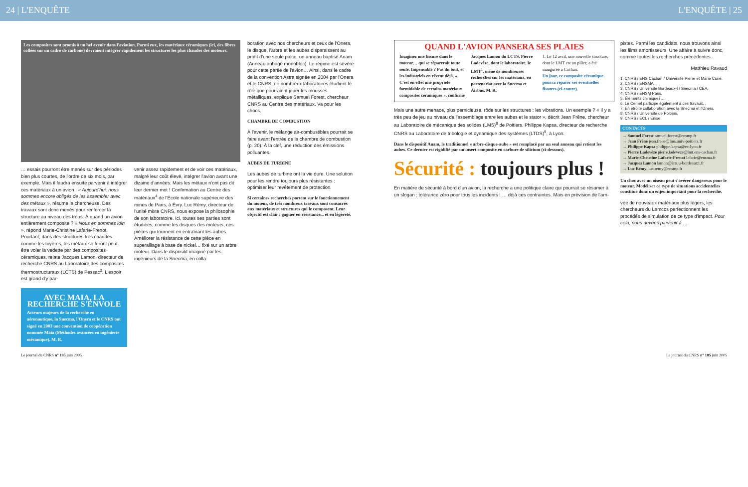24 | L'ENQUÊTE L'ENQUÊTE | 25
Les composites sont promis à un bel avenir dans l'aviation. Parmi eux, les matériaux céramiques (ici, des fibres collées sur un cadre de carbone) devraient intégrer rapidement les structures les plus chaudes des moteurs.
… essais pourront être menés sur des périodes bien plus courtes, de l'ordre de six mois, par exemple. Mais il faudra ensuite parvenir à intégrer ces matériaux à un avion : « Aujourd'hui, nous sommes encore obligés de les assembler avec des métaux », résume la chercheuse. Des travaux sont donc menés pour renforcer la structure au niveau des trous. À quand un avion entièrement composite ? « Nous en sommes loin », répond Marie-Christine Lafarie-Frenot. Pourtant, dans des structures très chaudes comme les tuyères, les métaux se feront peut-être voler la vedette par des composites céramiques, relate Jacques Lamon, directeur de recherche CNRS au Laboratoire des composites thermostructuraux (LCTS) de Pessac<sup>3</sup>. L'espoir est grand d'y par-
AVEC MAIA, LA RECHERCHE S'ENVOLE
Acteurs majeurs de la recherche en aéronautique, la Snecma, l'Onera et le CNRS ont signé en 2003 une convention de coopération nommée Maia (Méthodes avancées en ingénierie mécanique). M. R.
venir assez rapidement et de voir ces matériaux, malgré leur coût élevé, intégrer l'avion avant une dizaine d'années. Mais les métaux n'ont pas dit leur dernier mot ! Confirmation au Centre des matériaux<sup>4</sup> de l'École nationale supérieure des mines de Paris, à Évry. Luc Rémy, directeur de l'unité mixte CNRS, nous expose la philosophie de son laboratoire. Ici, toutes ses parties sont étudiées, comme les disques des moteurs, ces pièces qui tournent en entraînant les aubes. Améliorer la résistance de cette pièce en superalliage à base de nickel… fixé sur un arbre moteur. Dans le dispositif imaginé par les ingénieurs de la Snecma, en colla-
boration avec nos chercheurs et ceux de l'Onera, le disque, l'arbre et les aubes disparaissent au profit d'une seule pièce, un anneau baptisé Anam (Anneau aubagé monobloc). Le régime est sévère pour cette partie de l'avion… Ainsi, dans le cadre de la convention Astra signée en 2004 par l'Onera et le CNRS, de nombreux laboratoires étudient le rôle que pourraient jouer les mousses métalliques, explique Samuel Forest, chercheur CNRS au Centre des matériaux. Va pour les chocs.
CHAMBRE DE COMBUSTION
À l'avenir, le mélange air-combustibles pourrait se faire avant l'entrée de la chambre de combustion (p. 20). À la clef, une réduction des émissions polluantes.
AUBES DE TURBINE
Les aubes de turbine ont la vie dure. Une solution pour les rendre toujours plus résistantes : optimiser leur revêtement de protection.
Si certaines recherches portent sur le fonctionnement du moteur, de très nombreux travaux sont consacrés aux matériaux et structures qui le composent. Leur objectif est clair : gagner en résistance... et en légèreté.
QUAND L'AVION PANSERA SES PLAIES
Imaginez une fissure dans le moteur… qui se réparerait toute seule. Impensable ? Pas du tout, et les industriels en rêvent déjà. « C'est en effet une propriété formidable de certains matériaux composites céramiques », confirme Jacques Lamon du LCTS. Pierre Ladevèze, dont le laboratoire, le LMT<sup>1</sup>, mène de nombreuses recherches sur les matériaux, en partenariat avec la Snecma et Airbus. M. R.
1. Le 12 avril, une nouvelle structure, dont le LMT est un pilier, a été inaugurée à Cachan.
Un jour, ce composite céramique pourra réparer ses éventuelles fissures (ci-contre).
Mais une autre menace, plus pernicieuse, rôde sur les structures : les vibrations. Un exemple ? « Il y a très peu de jeu au niveau de l'assemblage entre les aubes et le stator », décrit Jean Frêne, chercheur au Laboratoire de mécanique des solides (LMS)<sup>8</sup> de Poitiers. Philippe Kapsa, directeur de recherche CNRS au Laboratoire de tribologie et dynamique des systèmes (LTDS)<sup>9</sup>, à Lyon.
Dans le dispositif Anam, le traditionnel « arbre-disque-aube » est remplacé par un seul anneau qui retient les aubes. Ce dernier est rigidifié par un insert composite en carbure de silicium (ci-dessous).
Sécurité : toujours plus !
En matière de sécurité à bord d'un avion, la recherche a une politique claire qui pourrait se résumer à un slogan : tolérance zéro pour tous les incidents ! … déjà ces contraintes. Mais en prévision de l'arri-
pistes. Parmi les candidats, nous trouvons ainsi les films amortisseurs. Une affaire à suivre donc, comme toutes les recherches précédentes.
Matthieu Ravaud
1. CNRS / ENS Cachan / Université Pierre et Marie Curie.
2. CNRS / ENSMA.
3. CNRS / Université Bordeaux-I / Snecma / CEA.
4. CNRS / ENSM Paris.
5. Éléments chimiques…
6. Le Cemef participe également à ces travaux.
7. En étroite collaboration avec la Snecma et l'Onera.
8. CNRS / Université de Poitiers.
9. CNRS / ECL / Enise.
CONTACTS
→ Samuel Forest samuel.forest@ensmp.fr
→ Jean Frêne jean.frene@lms.univ-poitiers.fr
→ Philippe Kapsa philippe.kapsa@ec-lyon.fr
→ Pierre Ladevèze pierre.ladeveze@lmt.ens-cachan.fr
→ Marie-Christine Lafarie-Frenot lafarie@ensma.fr
→ Jacques Lamon lamon@lcts.u-bordeaux1.fr
→ Luc Rémy, luc.remy@ensmp.fr
Un choc avec un oiseau peut s'avérer dangereux pour le moteur. Modéliser ce type de situations accidentelles constitue donc un enjeu important pour la recherche.
vée de nouveaux matériaux plus légers, les chercheurs du Lamcos perfectionnent les procédés de simulation de ce type d'impact. Pour cela, nous devons parvenir à …
Le journal du CNRS n° 185 juin 2005 Le journal du CNRS n° 185 juin 2005